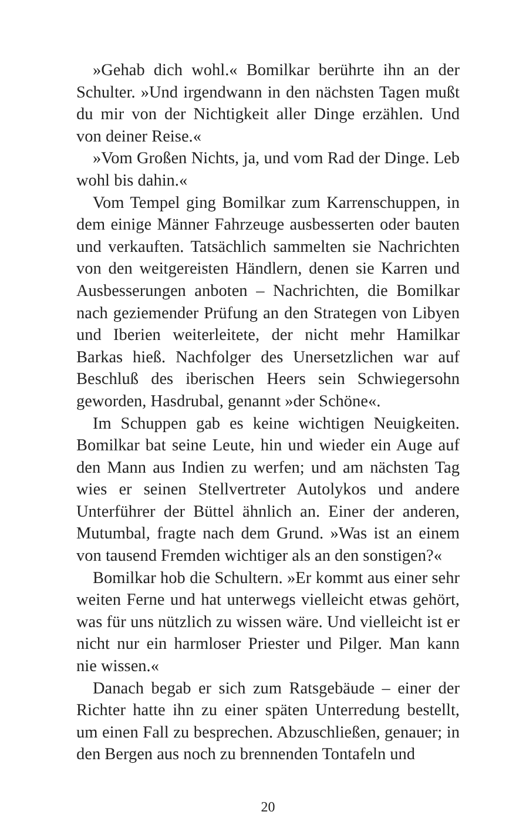»Gehab dich wohl.« Bomilkar berührte ihn an der Schulter. »Und irgendwann in den nächsten Tagen mußt du mir von der Nichtigkeit aller Dinge erzählen. Und von deiner Reise.«
»Vom Großen Nichts, ja, und vom Rad der Dinge. Leb wohl bis dahin.«
Vom Tempel ging Bomilkar zum Karrenschuppen, in dem einige Männer Fahrzeuge ausbesserten oder bauten und verkauften. Tatsächlich sammelten sie Nachrichten von den weitgereisten Händlern, denen sie Karren und Ausbesserungen anboten – Nachrichten, die Bomilkar nach geziemender Prüfung an den Strategen von Libyen und Iberien weiterleitete, der nicht mehr Hamilkar Barkas hieß. Nachfolger des Unersetzlichen war auf Beschluß des iberischen Heers sein Schwiegersohn geworden, Hasdrubal, genannt »der Schöne«.
Im Schuppen gab es keine wichtigen Neuigkeiten. Bomilkar bat seine Leute, hin und wieder ein Auge auf den Mann aus Indien zu werfen; und am nächsten Tag wies er seinen Stellvertreter Autolykos und andere Unterführer der Büttel ähnlich an. Einer der anderen, Mutumbal, fragte nach dem Grund. »Was ist an einem von tausend Fremden wichtiger als an den sonstigen?«
Bomilkar hob die Schultern. »Er kommt aus einer sehr weiten Ferne und hat unterwegs vielleicht etwas gehört, was für uns nützlich zu wissen wäre. Und vielleicht ist er nicht nur ein harmloser Priester und Pilger. Man kann nie wissen.«
Danach begab er sich zum Ratsgebäude – einer der Richter hatte ihn zu einer späten Unterredung bestellt, um einen Fall zu besprechen. Abzuschließen, genauer; in den Bergen aus noch zu brennenden Tontafeln und
20